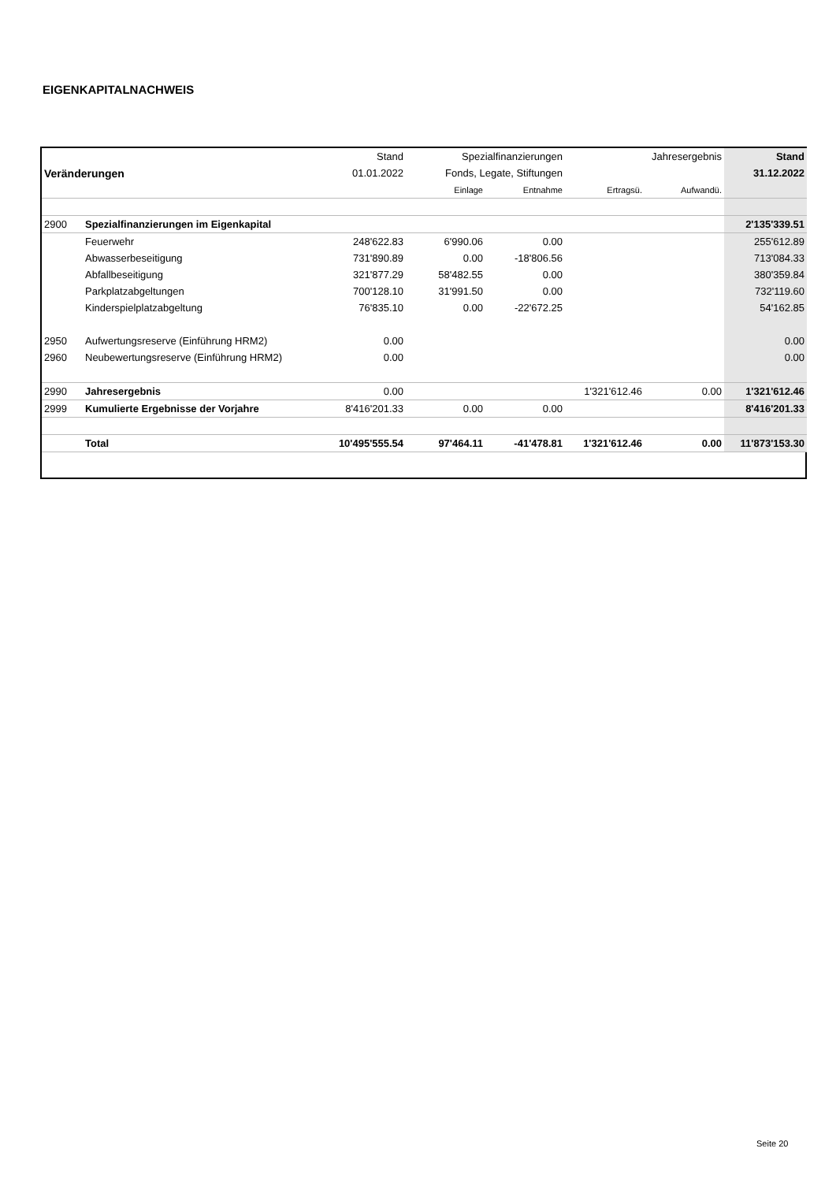EIGENKAPITALNACHWEIS
| | | Stand | Spezialfinanzierungen | | | Jahresergebnis | Stand |
| --- | --- | --- | --- | --- | --- | --- | --- |
| Veränderungen | | 01.01.2022 | Fonds, Legate, Stiftungen | | | | 31.12.2022 |
| | | | Einlage | Entnahme | Ertragsü. | Aufwandü. | |
| 2900 | Spezialfinanzierungen im Eigenkapital | | | | | | 2'135'339.51 |
| | Feuerwehr | 248'622.83 | 6'990.06 | 0.00 | | | 255'612.89 |
| | Abwasserbeseitigung | 731'890.89 | 0.00 | -18'806.56 | | | 713'084.33 |
| | Abfallbeseitigung | 321'877.29 | 58'482.55 | 0.00 | | | 380'359.84 |
| | Parkplatzabgeltungen | 700'128.10 | 31'991.50 | 0.00 | | | 732'119.60 |
| | Kinderspielplatzabgeltung | 76'835.10 | 0.00 | -22'672.25 | | | 54'162.85 |
| 2950 | Aufwertungsreserve (Einführung HRM2) | 0.00 | | | | | 0.00 |
| 2960 | Neubewertungsreserve (Einführung HRM2) | 0.00 | | | | | 0.00 |
| 2990 | Jahresergebnis | 0.00 | | | 1'321'612.46 | 0.00 | 1'321'612.46 |
| 2999 | Kumulierte Ergebnisse der Vorjahre | 8'416'201.33 | 0.00 | 0.00 | | | 8'416'201.33 |
| | Total | 10'495'555.54 | 97'464.11 | -41'478.81 | 1'321'612.46 | 0.00 | 11'873'153.30 |
Seite 20